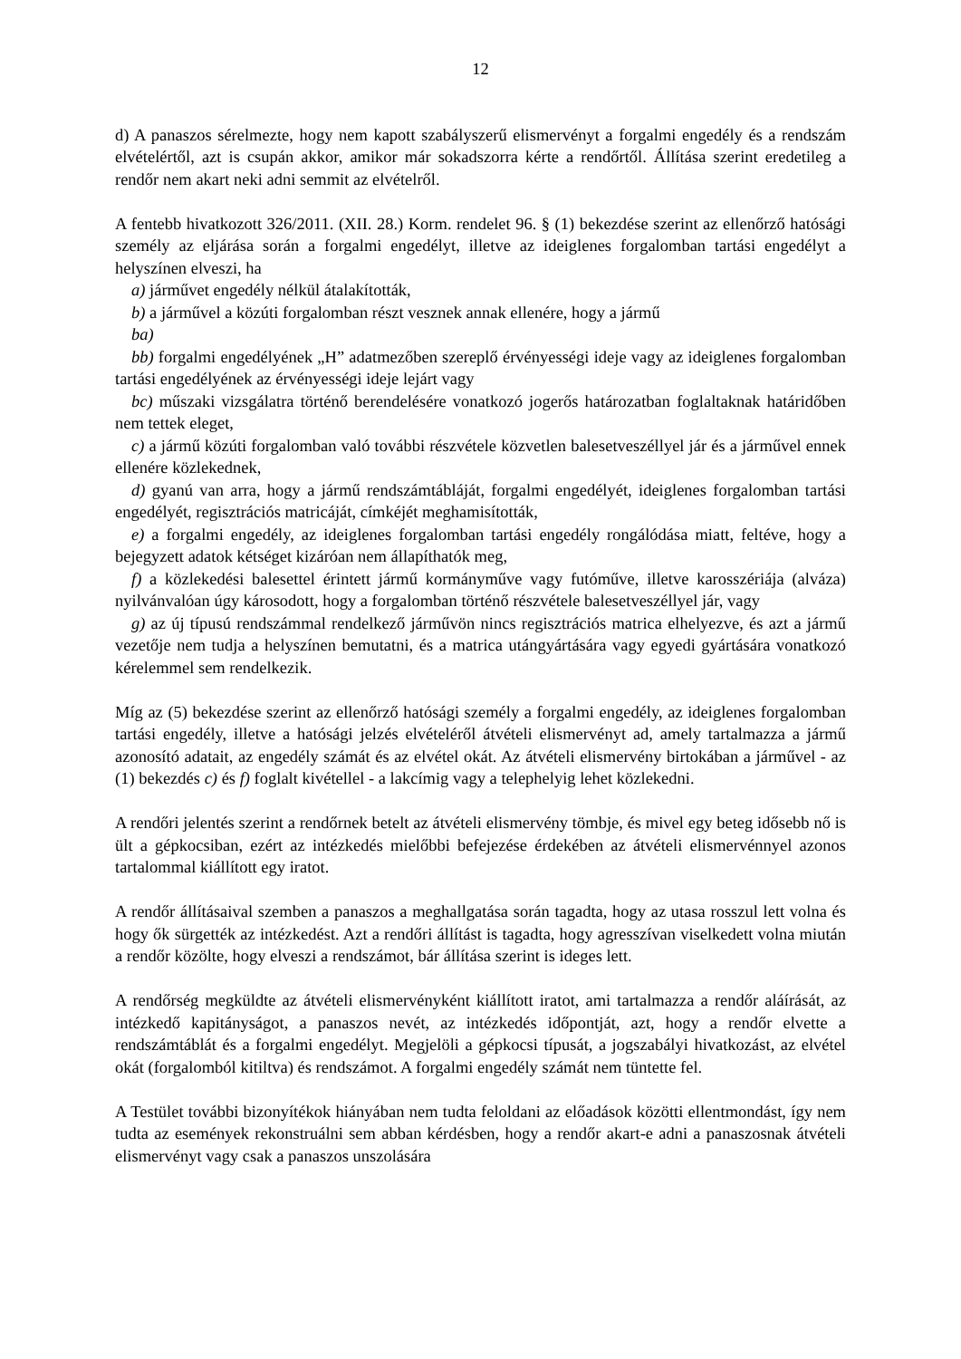12
d) A panaszos sérelmezte, hogy nem kapott szabályszerű elismervényt a forgalmi engedély és a rendszám elvételértől, azt is csupán akkor, amikor már sokadszorra kérte a rendőrtől. Állítása szerint eredetileg a rendőr nem akart neki adni semmit az elvételről.
A fentebb hivatkozott 326/2011. (XII. 28.) Korm. rendelet 96. § (1) bekezdése szerint az ellenőrző hatósági személy az eljárása során a forgalmi engedélyt, illetve az ideiglenes forgalomban tartási engedélyt a helyszínen elveszi, ha
a) járművet engedély nélkül átalakították,
b) a járművel a közúti forgalomban részt vesznek annak ellenére, hogy a jármű
ba)
bb) forgalmi engedélyének „H” adatmezőben szereplő érvényességi ideje vagy az ideiglenes forgalomban tartási engedélyének az érvényességi ideje lejárt vagy
bc) műszaki vizsgálatra történő berendelésére vonatkozó jogerős határozatban foglaltaknak határidőben nem tettek eleget,
c) a jármű közúti forgalomban való további részvétele közvetlen balesetveszéllyel jár és a járművel ennek ellenére közlekednek,
d) gyanú van arra, hogy a jármű rendszámtábláját, forgalmi engedélyét, ideiglenes forgalomban tartási engedélyét, regisztrációs matricáját, címkéjét meghamisították,
e) a forgalmi engedély, az ideiglenes forgalomban tartási engedély rongálódása miatt, feltéve, hogy a bejegyzett adatok kétséget kizáróan nem állapíthatók meg,
f) a közlekedési balesettel érintett jármű kormányműve vagy futóműve, illetve karosszériája (alváza) nyilvánvalóan úgy károsodott, hogy a forgalomban történő részvétele balesetveszéllyel jár, vagy
g) az új típusú rendszámmal rendelkező járművön nincs regisztrációs matrica elhelyezve, és azt a jármű vezetője nem tudja a helyszínen bemutatni, és a matrica utángyártására vagy egyedi gyártására vonatkozó kérelemmel sem rendelkezik.
Míg az (5) bekezdése szerint az ellenőrző hatósági személy a forgalmi engedély, az ideiglenes forgalomban tartási engedély, illetve a hatósági jelzés elvételéről átvételi elismervényt ad, amely tartalmazza a jármű azonosító adatait, az engedély számát és az elvétel okát. Az átvételi elismervény birtokában a járművel - az (1) bekezdés c) és f) foglalt kivétellel - a lakcímig vagy a telephelyig lehet közlekedni.
A rendőri jelentés szerint a rendőrnek betelt az átvételi elismervény tömbje, és mivel egy beteg idősebb nő is ült a gépkocsiban, ezért az intézkedés mielőbbi befejezése érdekében az átvételi elismervénnyel azonos tartalommal kiállított egy iratot.
A rendőr állításaival szemben a panaszos a meghallgatása során tagadta, hogy az utasa rosszul lett volna és hogy ők sürgették az intézkedést. Azt a rendőri állítást is tagadta, hogy agresszívan viselkedett volna miután a rendőr közölte, hogy elveszi a rendszámot, bár állítása szerint is ideges lett.
A rendőrség megküldte az átvételi elismervényként kiállított iratot, ami tartalmazza a rendőr aláírását, az intézkedő kapitányságot, a panaszos nevét, az intézkedés időpontját, azt, hogy a rendőr elvette a rendszámtáblát és a forgalmi engedélyt. Megjelöli a gépkocsi típusát, a jogszabályi hivatkozást, az elvétel okát (forgalomból kitiltva) és rendszámot. A forgalmi engedély számát nem tüntette fel.
A Testület további bizonyítékok hiányában nem tudta feloldani az előadások közötti ellentmondást, így nem tudta az események rekonstruálni sem abban kérdésben, hogy a rendőr akart-e adni a panaszosnak átvételi elismervényt vagy csak a panaszos unszolására